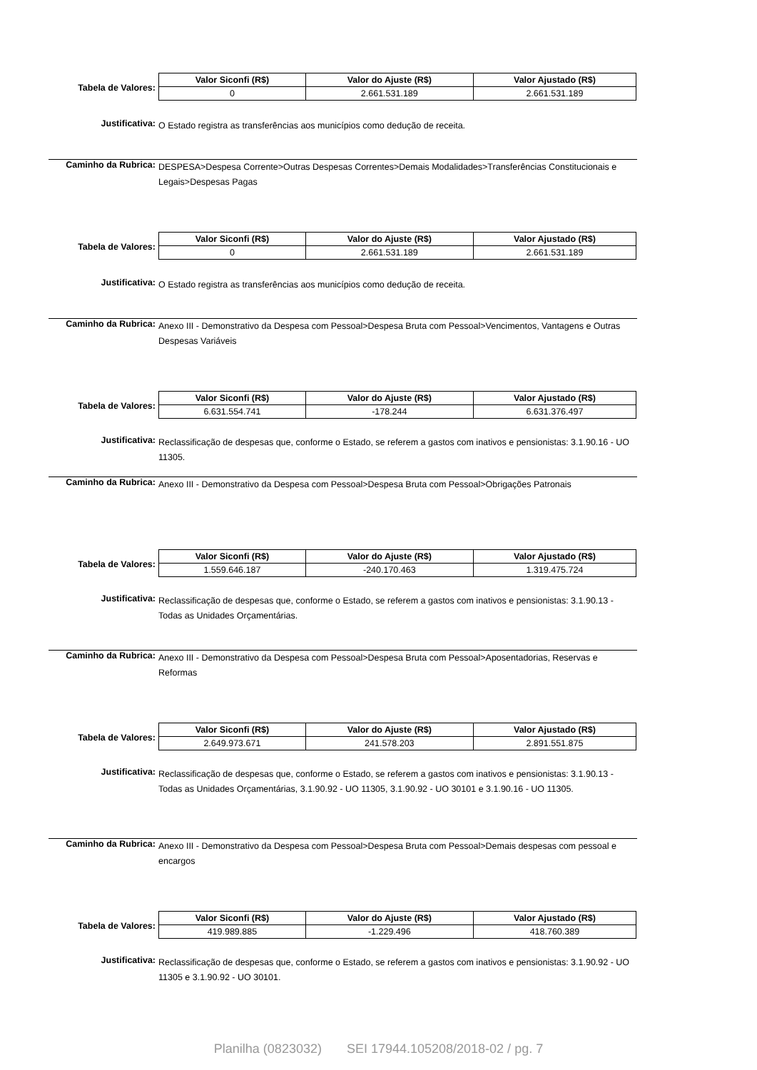Tabela de Valores:
| Valor Siconfi (R$) | Valor do Ajuste (R$) | Valor Ajustado (R$) |
| --- | --- | --- |
| 0 | 2.661.531.189 | 2.661.531.189 |
Justificativa:
O Estado registra as transferências aos municípios como dedução de receita.
Caminho da Rubrica:
DESPESA>Despesa Corrente>Outras Despesas Correntes>Demais Modalidades>Transferências Constitucionais e Legais>Despesas Pagas
Tabela de Valores:
| Valor Siconfi (R$) | Valor do Ajuste (R$) | Valor Ajustado (R$) |
| --- | --- | --- |
| 0 | 2.661.531.189 | 2.661.531.189 |
Justificativa:
O Estado registra as transferências aos municípios como dedução de receita.
Caminho da Rubrica:
Anexo III - Demonstrativo da Despesa com Pessoal>Despesa Bruta com Pessoal>Vencimentos, Vantagens e Outras Despesas Variáveis
Tabela de Valores:
| Valor Siconfi (R$) | Valor do Ajuste (R$) | Valor Ajustado (R$) |
| --- | --- | --- |
| 6.631.554.741 | -178.244 | 6.631.376.497 |
Justificativa:
Reclassificação de despesas que, conforme o Estado, se referem a gastos com inativos e pensionistas: 3.1.90.16 - UO 11305.
Caminho da Rubrica:
Anexo III - Demonstrativo da Despesa com Pessoal>Despesa Bruta com Pessoal>Obrigações Patronais
Tabela de Valores:
| Valor Siconfi (R$) | Valor do Ajuste (R$) | Valor Ajustado (R$) |
| --- | --- | --- |
| 1.559.646.187 | -240.170.463 | 1.319.475.724 |
Justificativa:
Reclassificação de despesas que, conforme o Estado, se referem a gastos com inativos e pensionistas: 3.1.90.13 - Todas as Unidades Orçamentárias.
Caminho da Rubrica:
Anexo III - Demonstrativo da Despesa com Pessoal>Despesa Bruta com Pessoal>Aposentadorias, Reservas e Reformas
Tabela de Valores:
| Valor Siconfi (R$) | Valor do Ajuste (R$) | Valor Ajustado (R$) |
| --- | --- | --- |
| 2.649.973.671 | 241.578.203 | 2.891.551.875 |
Justificativa:
Reclassificação de despesas que, conforme o Estado, se referem a gastos com inativos e pensionistas: 3.1.90.13 - Todas as Unidades Orçamentárias, 3.1.90.92 - UO 11305, 3.1.90.92 - UO 30101 e 3.1.90.16 - UO 11305.
Caminho da Rubrica:
Anexo III - Demonstrativo da Despesa com Pessoal>Despesa Bruta com Pessoal>Demais despesas com pessoal e encargos
Tabela de Valores:
| Valor Siconfi (R$) | Valor do Ajuste (R$) | Valor Ajustado (R$) |
| --- | --- | --- |
| 419.989.885 | -1.229.496 | 418.760.389 |
Justificativa:
Reclassificação de despesas que, conforme o Estado, se referem a gastos com inativos e pensionistas: 3.1.90.92 - UO 11305 e 3.1.90.92 - UO 30101.
Planilha (0823032) SEI 17944.105208/2018-02 / pg. 7